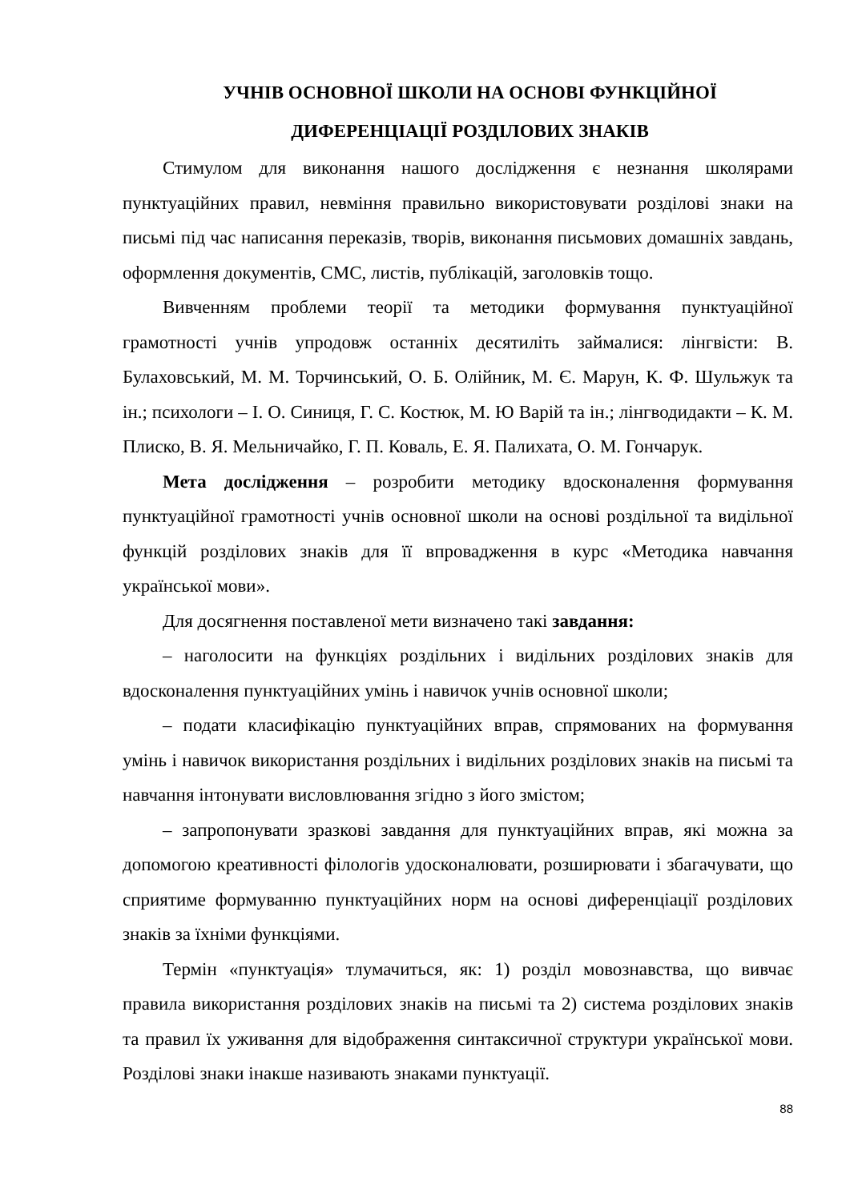УЧНІВ ОСНОВНОЇ ШКОЛИ НА ОСНОВІ ФУНКЦІЙНОЇ
ДИФЕРЕНЦІАЦІЇ РОЗДІЛОВИХ ЗНАКІВ
Стимулом для виконання нашого дослідження є незнання школярами пунктуаційних правил, невміння правильно використовувати розділові знаки на письмі під час написання переказів, творів, виконання письмових домашніх завдань, оформлення документів, СМС, листів, публікацій, заголовків тощо.
Вивченням проблеми теорії та методики формування пунктуаційної грамотності учнів упродовж останніх десятиліть займалися: лінгвісти: В. Булаховський, М. М. Торчинський, О. Б. Олійник, М. Є. Марун, К. Ф. Шульжук та ін.; психологи – І. О. Синиця, Г. С. Костюк, М. Ю Варій та ін.; лінгводидакти – К. М. Плиско, В. Я. Мельничайко, Г. П. Коваль, Е. Я. Палихата, О. М. Гончарук.
Мета дослідження – розробити методику вдосконалення формування пунктуаційної грамотності учнів основної школи на основі роздільної та видільної функцій розділових знаків для її впровадження в курс «Методика навчання української мови».
Для досягнення поставленої мети визначено такі завдання:
– наголосити на функціях роздільних і видільних розділових знаків для вдосконалення пунктуаційних умінь і навичок учнів основної школи;
– подати класифікацію пунктуаційних вправ, спрямованих на формування умінь і навичок використання роздільних і видільних розділових знаків на письмі та навчання інтонувати висловлювання згідно з його змістом;
– запропонувати зразкові завдання для пунктуаційних вправ, які можна за допомогою креативності філологів удосконалювати, розширювати і збагачувати, що сприятиме формуванню пунктуаційних норм на основі диференціації розділових знаків за їхніми функціями.
Термін «пунктуація» тлумачиться, як: 1) розділ мовознавства, що вивчає правила використання розділових знаків на письмі та 2) система розділових знаків та правил їх уживання для відображення синтаксичної структури української мови. Розділові знаки інакше називають знаками пунктуації.
88